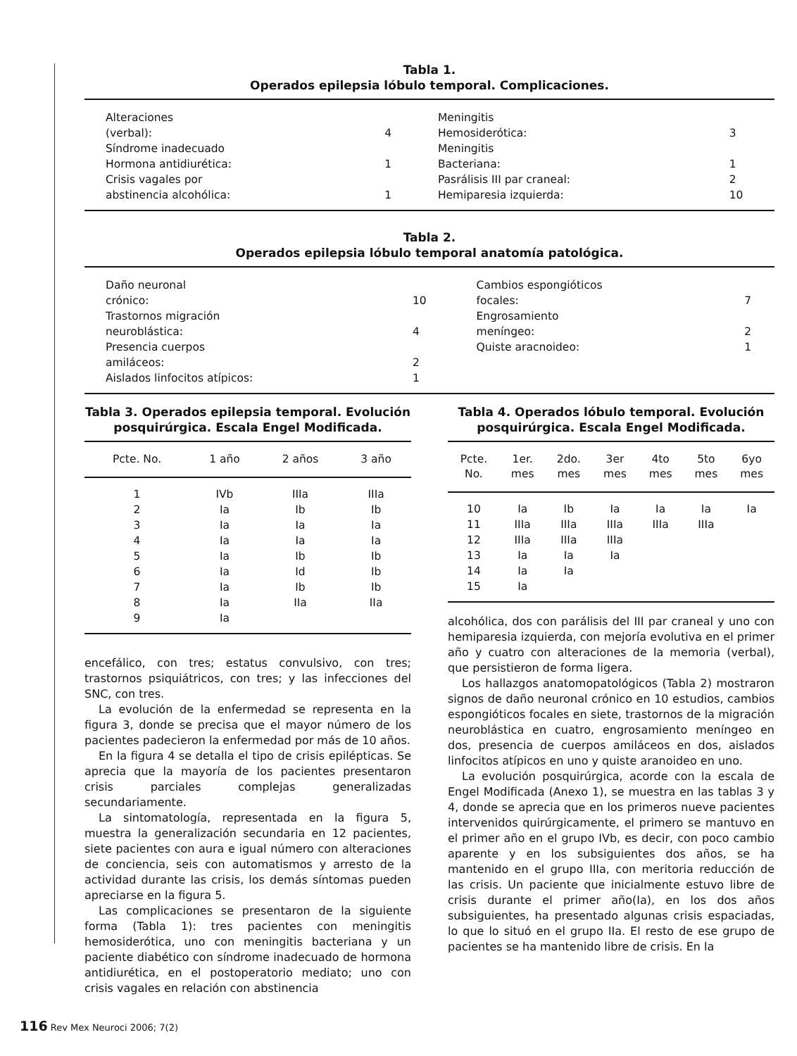Tabla 1.
Operados epilepsia lóbulo temporal. Complicaciones.
| Alteraciones | | Meningitis | |
| (verbal): | 4 | Hemosiderótica: | 3 |
| Síndrome inadecuado | | Meningitis | |
| Hormona antidiurética: | 1 | Bacteriana: | 1 |
| Crisis vagales por | | Pasrálisis III par craneal: | 2 |
| abstinencia alcohólica: | 1 | Hemiparesia izquierda: | 10 |
Tabla 2.
Operados epilepsia lóbulo temporal anatomía patológica.
| Daño neuronal | | Cambios espongióticos | |
| crónico: | 10 | focales: | 7 |
| Trastornos migración | | Engrosamiento | |
| neuroblástica: | 4 | meníngeo: | 2 |
| Presencia cuerpos | | Quiste aracnoideo: | 1 |
| amiláceos: | 2 | | |
| Aislados linfocitos atípicos: | 1 | | |
Tabla 3. Operados epilepsia temporal. Evolución posquirúrgica. Escala Engel Modificada.
| Pcte. No. | 1 año | 2 años | 3 año |
| --- | --- | --- | --- |
| 1 | IVb | IIIa | IIIa |
| 2 | Ia | Ib | Ib |
| 3 | Ia | Ia | Ia |
| 4 | Ia | Ia | Ia |
| 5 | Ia | Ib | Ib |
| 6 | Ia | Id | Ib |
| 7 | Ia | Ib | Ib |
| 8 | Ia | IIa | IIa |
| 9 | Ia | | |
encefálico, con tres; estatus convulsivo, con tres; trastornos psiquiátricos, con tres; y las infecciones del SNC, con tres.
La evolución de la enfermedad se representa en la figura 3, donde se precisa que el mayor número de los pacientes padecieron la enfermedad por más de 10 años.
En la figura 4 se detalla el tipo de crisis epilépticas. Se aprecia que la mayoría de los pacientes presentaron crisis parciales complejas generalizadas secundariamente.
La sintomatología, representada en la figura 5, muestra la generalización secundaria en 12 pacientes, siete pacientes con aura e igual número con alteraciones de conciencia, seis con automatismos y arresto de la actividad durante las crisis, los demás síntomas pueden apreciarse en la figura 5.
Las complicaciones se presentaron de la siguiente forma (Tabla 1): tres pacientes con meningitis hemosiderótica, uno con meningitis bacteriana y un paciente diabético con síndrome inadecuado de hormona antidiurética, en el postoperatorio mediato; uno con crisis vagales en relación con abstinencia
Tabla 4. Operados lóbulo temporal. Evolución posquirúrgica. Escala Engel Modificada.
| Pcte. No. | 1er. mes | 2do. mes | 3er mes | 4to mes | 5to mes | 6yo mes |
| --- | --- | --- | --- | --- | --- | --- |
| 10 | Ia | Ib | Ia | Ia | Ia | Ia |
| 11 | IIIa | IIIa | IIIa | IIIa | IIIa | |
| 12 | IIIa | IIIa | IIIa | | | |
| 13 | Ia | Ia | Ia | | | |
| 14 | Ia | Ia | | | | |
| 15 | Ia | | | | | |
alcohólica, dos con parálisis del III par craneal y uno con hemiparesia izquierda, con mejoría evolutiva en el primer año y cuatro con alteraciones de la memoria (verbal), que persistieron de forma ligera.
Los hallazgos anatomopatológicos (Tabla 2) mostraron signos de daño neuronal crónico en 10 estudios, cambios espongióticos focales en siete, trastornos de la migración neuroblástica en cuatro, engrosamiento meníngeo en dos, presencia de cuerpos amiláceos en dos, aislados linfocitos atípicos en uno y quiste aranoideo en uno.
La evolución posquirúrgica, acorde con la escala de Engel Modificada (Anexo 1), se muestra en las tablas 3 y 4, donde se aprecia que en los primeros nueve pacientes intervenidos quirúrgicamente, el primero se mantuvo en el primer año en el grupo IVb, es decir, con poco cambio aparente y en los subsiguientes dos años, se ha mantenido en el grupo IIIa, con meritoria reducción de las crisis. Un paciente que inicialmente estuvo libre de crisis durante el primer año(Ia), en los dos años subsiguientes, ha presentado algunas crisis espaciadas, lo que lo situó en el grupo IIa. El resto de ese grupo de pacientes se ha mantenido libre de crisis. En la
116 Rev Mex Neuroci 2006; 7(2)